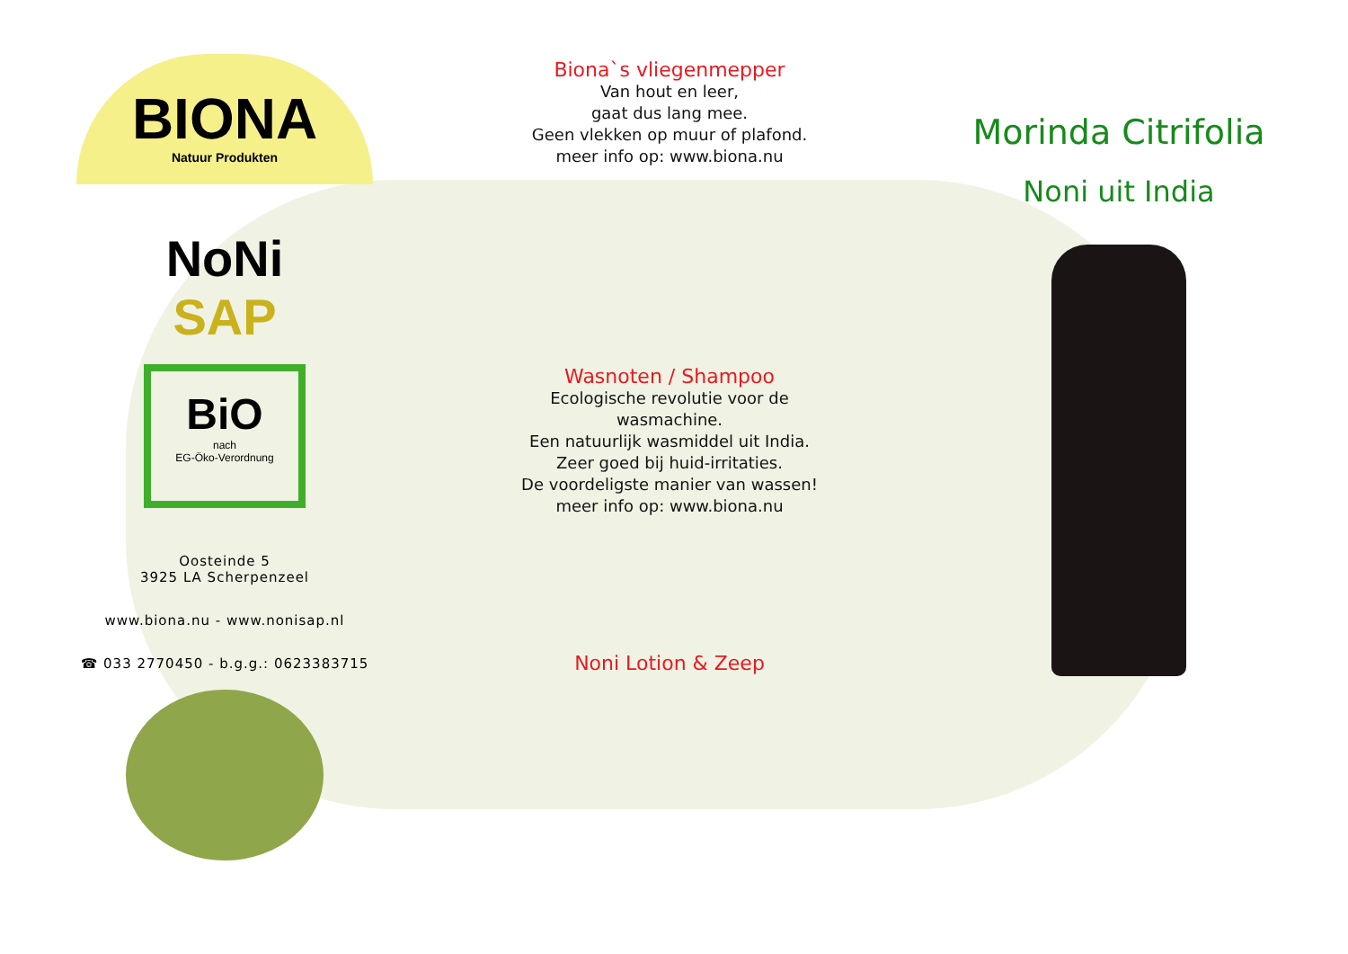BIONA
Natuur Produkten
NoNi
SAP
BiO
nach
EG-Öko-Verordnung
Oosteinde 5
3925 LA Scherpenzeel
www.biona.nu - www.nonisap.nl
☎ 033 2770450 - b.g.g.: 0623383715
Biona`s vliegenmepper
Van hout en leer,
gaat dus lang mee.
Geen vlekken op muur of plafond.
meer info op: www.biona.nu
Wasnoten / Shampoo
Ecologische revolutie voor de
wasmachine.
Een natuurlijk wasmiddel uit India.
Zeer goed bij huid-irritaties.
De voordeligste manier van wassen!
meer info op: www.biona.nu
Noni Lotion & Zeep
Morinda Citrifolia
Noni uit India